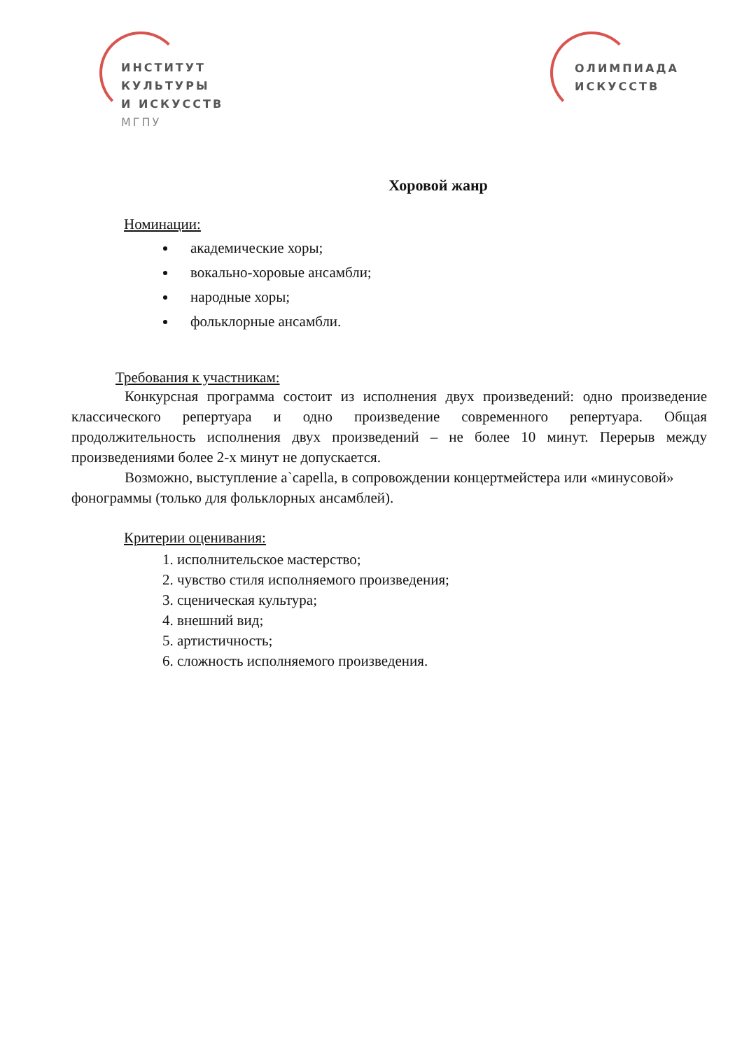ИНСТИТУТ
КУЛЬТУРЫ
И ИСКУССТВ
МГПУ
ОЛИМПИАДА
ИСКУССТВ
Хоровой жанр
Номинации:
академические хоры;
вокально-хоровые ансамбли;
народные хоры;
фольклорные ансамбли.
Требования к участникам:
Конкурсная программа состоит из исполнения двух произведений: одно произведение классического репертуара и одно произведение современного репертуара. Общая продолжительность исполнения двух произведений – не более 10 минут. Перерыв между произведениями более 2-х минут не допускается.
Возможно, выступление a`capella, в сопровождении концертмейстера или «минусовой» фонограммы (только для фольклорных ансамблей).
Критерии оценивания:
1. исполнительское мастерство;
2. чувство стиля исполняемого произведения;
3. сценическая культура;
4. внешний вид;
5. артистичность;
6. сложность исполняемого произведения.